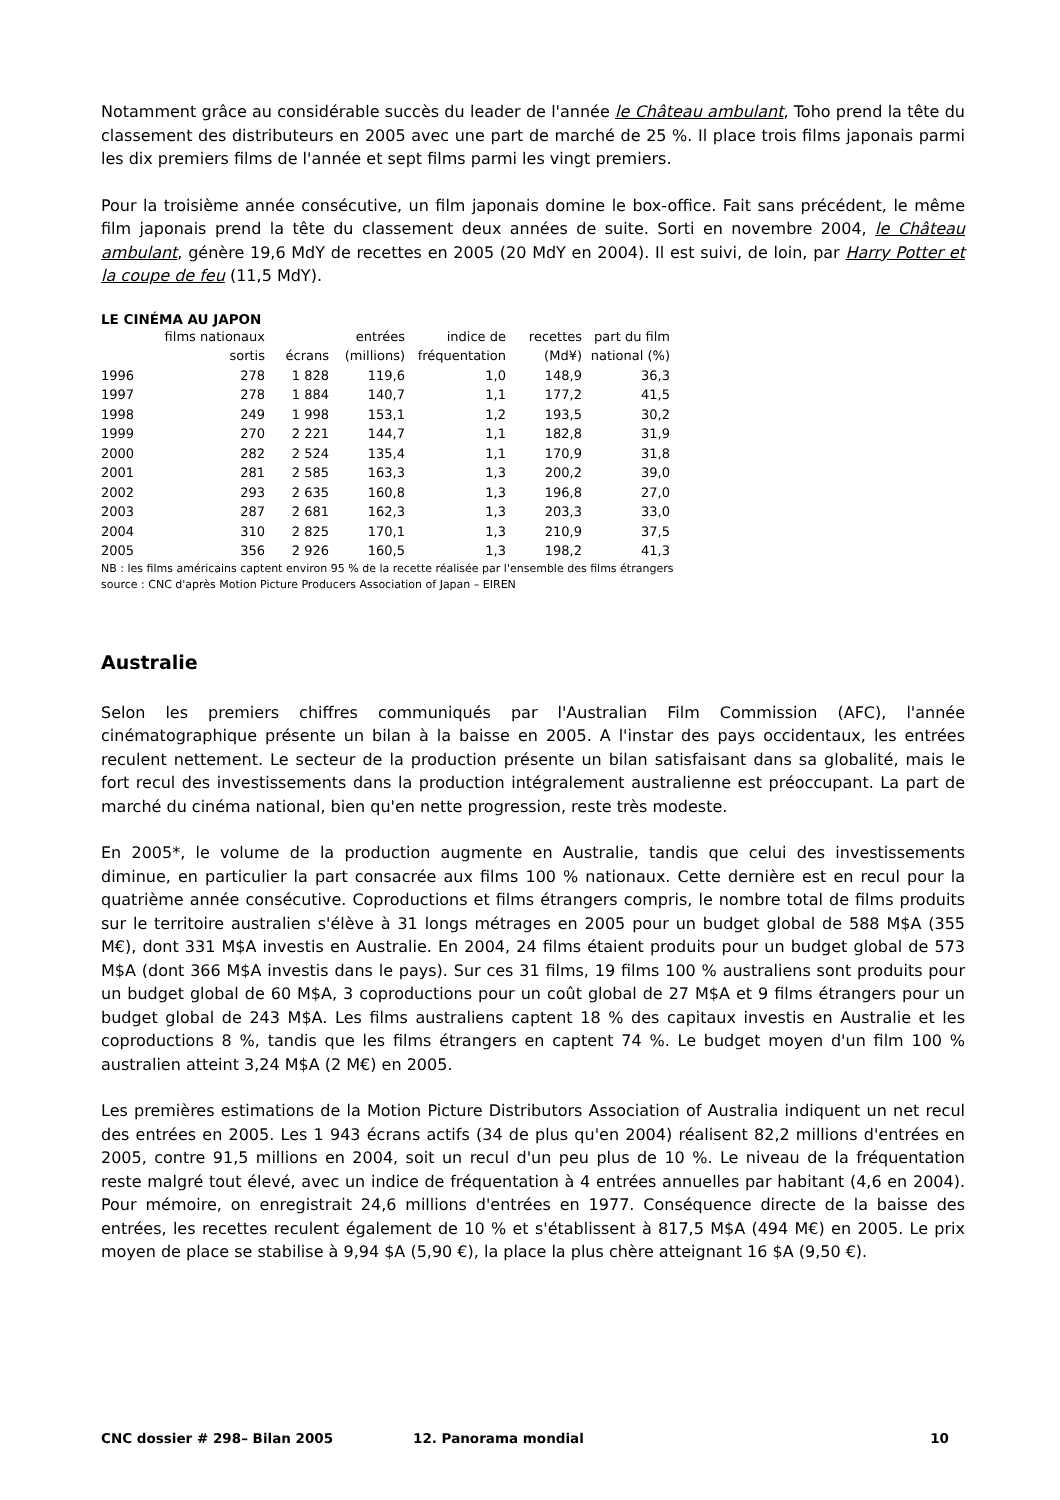Notamment grâce au considérable succès du leader de l'année le Château ambulant, Toho prend la tête du classement des distributeurs en 2005 avec une part de marché de 25 %. Il place trois films japonais parmi les dix premiers films de l'année et sept films parmi les vingt premiers.
Pour la troisième année consécutive, un film japonais domine le box-office. Fait sans précédent, le même film japonais prend la tête du classement deux années de suite. Sorti en novembre 2004, le Château ambulant, génère 19,6 MdY de recettes en 2005 (20 MdY en 2004). Il est suivi, de loin, par Harry Potter et la coupe de feu (11,5 MdY).
LE CINÉMA AU JAPON
| | films nationaux sortis | écrans | entrées (millions) | indice de fréquentation | recettes (Md¥) | part du film national (%) |
| --- | --- | --- | --- | --- | --- | --- |
| 1996 | 278 | 1 828 | 119,6 | 1,0 | 148,9 | 36,3 |
| 1997 | 278 | 1 884 | 140,7 | 1,1 | 177,2 | 41,5 |
| 1998 | 249 | 1 998 | 153,1 | 1,2 | 193,5 | 30,2 |
| 1999 | 270 | 2 221 | 144,7 | 1,1 | 182,8 | 31,9 |
| 2000 | 282 | 2 524 | 135,4 | 1,1 | 170,9 | 31,8 |
| 2001 | 281 | 2 585 | 163,3 | 1,3 | 200,2 | 39,0 |
| 2002 | 293 | 2 635 | 160,8 | 1,3 | 196,8 | 27,0 |
| 2003 | 287 | 2 681 | 162,3 | 1,3 | 203,3 | 33,0 |
| 2004 | 310 | 2 825 | 170,1 | 1,3 | 210,9 | 37,5 |
| 2005 | 356 | 2 926 | 160,5 | 1,3 | 198,2 | 41,3 |
NB : les films américains captent environ 95 % de la recette réalisée par l'ensemble des films étrangers
source : CNC d'après Motion Picture Producers Association of Japan – EIREN
Australie
Selon les premiers chiffres communiqués par l'Australian Film Commission (AFC), l'année cinématographique présente un bilan à la baisse en 2005. A l'instar des pays occidentaux, les entrées reculent nettement. Le secteur de la production présente un bilan satisfaisant dans sa globalité, mais le fort recul des investissements dans la production intégralement australienne est préoccupant. La part de marché du cinéma national, bien qu'en nette progression, reste très modeste.
En 2005*, le volume de la production augmente en Australie, tandis que celui des investissements diminue, en particulier la part consacrée aux films 100 % nationaux. Cette dernière est en recul pour la quatrième année consécutive. Coproductions et films étrangers compris, le nombre total de films produits sur le territoire australien s'élève à 31 longs métrages en 2005 pour un budget global de 588 M$A (355 M€), dont 331 M$A investis en Australie. En 2004, 24 films étaient produits pour un budget global de 573 M$A (dont 366 M$A investis dans le pays). Sur ces 31 films, 19 films 100 % australiens sont produits pour un budget global de 60 M$A, 3 coproductions pour un coût global de 27 M$A et 9 films étrangers pour un budget global de 243 M$A. Les films australiens captent 18 % des capitaux investis en Australie et les coproductions 8 %, tandis que les films étrangers en captent 74 %. Le budget moyen d'un film 100 % australien atteint 3,24 M$A (2 M€) en 2005.
Les premières estimations de la Motion Picture Distributors Association of Australia indiquent un net recul des entrées en 2005. Les 1 943 écrans actifs (34 de plus qu'en 2004) réalisent 82,2 millions d'entrées en 2005, contre 91,5 millions en 2004, soit un recul d'un peu plus de 10 %. Le niveau de la fréquentation reste malgré tout élevé, avec un indice de fréquentation à 4 entrées annuelles par habitant (4,6 en 2004). Pour mémoire, on enregistrait 24,6 millions d'entrées en 1977. Conséquence directe de la baisse des entrées, les recettes reculent également de 10 % et s'établissent à 817,5 M$A (494 M€) en 2005. Le prix moyen de place se stabilise à 9,94 $A (5,90 €), la place la plus chère atteignant 16 $A (9,50 €).
CNC dossier # 298– Bilan 2005 12. Panorama mondial 10